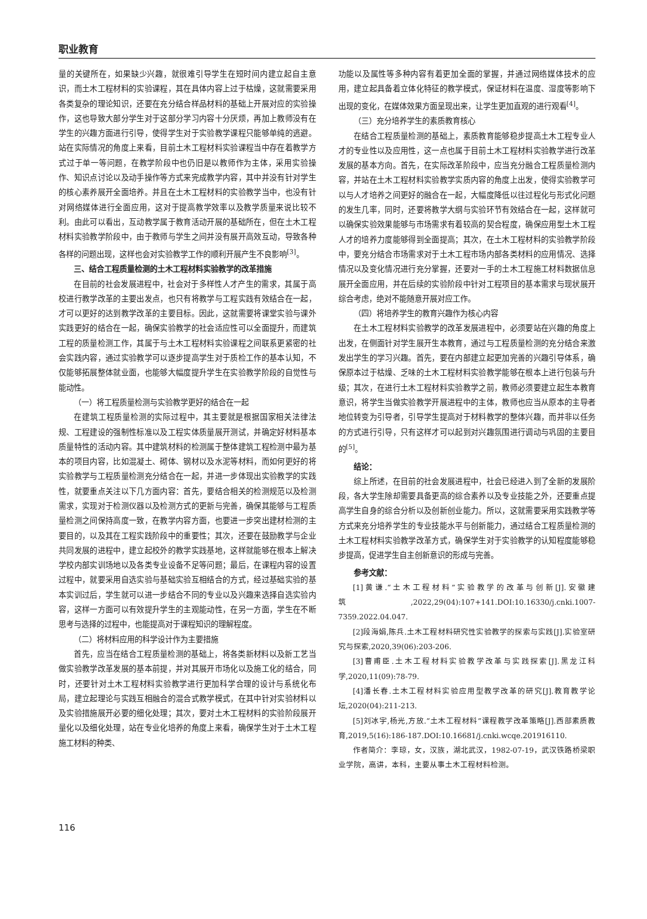职业教育
量的关键所在，如果缺少兴趣，就很难引导学生在短时间内建立起自主意识，而土木工程材料的实验课程，其在具体内容上过于枯燥，这就需要采用各类复杂的理论知识，还要在充分结合样品材料的基础上开展对应的实验操作，这也导致大部分学生对于这部分学习内容十分厌烦，再加上教师没有在学生的兴趣方面进行引导，使得学生对于实验教学课程只能够单纯的逃避。站在实际情况的角度上来看，目前土木工程材料实验课程当中存在着教学方式过于单一等问题，在教学阶段中也仍旧是以教师作为主体，采用实验操作、知识点讨论以及动手操作等方式来完成教学内容，其中并没有针对学生的核心素养展开全面培养。并且在土木工程材料的实验教学当中，也没有针对网络媒体进行全面应用，这对于提高教学效率以及教学质量来说比较不利。由此可以看出，互动教学属于教育活动开展的基础所在，但在土木工程材料实验教学阶段中，由于教师与学生之间并没有展开高效互动，导致各种各样的问题出现，这样也会对实验教学工作的顺利开展产生不良影响<sup>[3]</sup>。
三、结合工程质量检测的土木工程材料实验教学的改革措施
在目前的社会发展进程中，社会对于多样性人才产生的需求，其属于高校进行教学改革的主要出发点，也只有将教学与工程实践有效结合在一起，才可以更好的达到教学改革的主要目标。因此，这就需要将课堂实验与课外实践更好的结合在一起，确保实验教学的社会适应性可以全面提升，而建筑工程的质量检测工作，其属于与土木工程材料实验课程之间联系更紧密的社会实践内容，通过实验教学可以逐步提高学生对于质检工作的基本认知，不仅能够拓展整体就业面，也能够大幅度提升学生在实验教学阶段的自觉性与能动性。
（一）将工程质量检测与实验教学更好的结合在一起
在建筑工程质量检测的实际过程中，其主要就是根据国家相关法律法规、工程建设的强制性标准以及工程实体质量展开测试，并确定好材料基本质量特性的活动内容。其中建筑材料的检测属于整体建筑工程检测中最为基本的项目内容，比如混凝土、砌体、钢材以及水泥等材料，而如何更好的将实验教学与工程质量检测充分结合在一起，并进一步体现出实验教学的实践性，就要重点关注以下几方面内容：首先，要结合相关的检测规范以及检测需求，实现对于检测仪器以及检测方式的更新与完善，确保其能够与工程质量检测之间保持高度一致，在教学内容方面，也要进一步突出建材检测的主要目的，以及其在工程实践阶段中的重要性；其次，还要在鼓励教学与企业共同发展的进程中，建立起校外的教学实践基地，这样就能够在根本上解决学校内部实训场地以及各类专业设备不足等问题；最后，在课程内容的设置过程中，就要采用自选实验与基础实验互相结合的方式，经过基础实验的基本实训过后，学生就可以进一步结合不同的专业以及兴趣来选择自选实验内容，这样一方面可以有效提升学生的主观能动性，在另一方面，学生在不断思考与选择的过程中，也能提高对于课程知识的理解程度。
（二）将材料应用的科学设计作为主要措施
首先，应当在结合工程质量检测的基础上，将各类新材料以及新工艺当做实验教学改革发展的基本前提，并对其展开市场化以及施工化的结合，同时，还要针对土木工程材料实验教学进行更加科学合理的设计与系统化布局，建立起理论与实践互相融合的混合式教学模式，在其中针对实验材料以及实验措施展开必要的细化处理；其次，要对土木工程材料的实验阶段展开量化以及细化处理，站在专业化培养的角度上来看，确保学生对于土木工程施工材料的种类、
功能以及属性等多种内容有着更加全面的掌握，并通过网络媒体技术的应用，建立起具备着立体化特征的教学模式，保证材料在温度、湿度等影响下出现的变化，在媒体效果方面呈现出来，让学生更加直观的进行观看<sup>[4]</sup>。
（三）充分培养学生的素质教育核心
在结合工程质量检测的基础上，素质教育能够稳步提高土木工程专业人才的专业性以及应用性，这一点也属于目前土木工程材料实验教学进行改革发展的基本方向。首先，在实际改革阶段中，应当充分融合工程质量检测内容，并站在土木工程材料实验教学实质内容的角度上出发，使得实验教学可以与人才培养之间更好的融合在一起，大幅度降低以往过程化与形式化问题的发生几率，同时，还要将教学大纲与实验环节有效结合在一起，这样就可以确保实验效果能够与市场需求有着较高的契合程度，确保应用型土木工程人才的培养力度能够得到全面提高；其次，在土木工程材料的实验教学阶段中，要充分结合市场需求对于土木工程市场内部各类材料的应用情况、选择情况以及变化情况进行充分掌握，还要对一手的土木工程施工材料数据信息展开全面应用，并在后续的实验阶段中针对工程项目的基本需求与现状展开综合考虑，绝对不能随意开展对应工作。
（四）将培养学生的教育兴趣作为核心内容
在土木工程材料实验教学的改革发展进程中，必须要站在兴趣的角度上出发，在侧面针对学生展开生本教育，通过与工程质量检测的充分结合来激发出学生的学习兴趣。首先，要在内部建立起更加完善的兴趣引导体系，确保原本过于枯燥、乏味的土木工程材料实验教学能够在根本上进行包装与升级；其次，在进行土木工程材料实验教学之前，教师必须要建立起生本教育意识，将学生当做实验教学开展进程中的主体，教师也应当从原本的主导者地位转变为引导者，引导学生提高对于材料教学的整体兴趣，而并非以任务的方式进行引导，只有这样才可以起到对兴趣氛围进行调动与巩固的主要目的<sup>[5]</sup>。
结论：
综上所述，在目前的社会发展进程中，社会已经进入到了全新的发展阶段，各大学生除却需要具备更高的综合素养以及专业技能之外，还要重点提高学生自身的综合分析以及创新创业能力。所以，这就需要采用实践教学等方式来充分培养学生的专业技能水平与创新能力，通过结合工程质量检测的土木工程材料实验教学改革方式，确保学生对于实验教学的认知程度能够稳步提高，促进学生自主创新意识的形成与完善。
参考文献：
[1]黄谦.“土木工程材料”实验教学的改革与创新[J].安徽建筑,2022,29(04):107+141.DOI:10.16330/j.cnki.1007-7359.2022.04.047.
[2]段海娟,陈兵.土木工程材料研究性实验教学的探索与实践[J].实验室研究与探索,2020,39(06):203-206.
[3]曹甫臣.土木工程材料实验教学改革与实践探索[J].黑龙江科学,2020,11(09):78-79.
[4]潘长春.土木工程材料实验应用型教学改革的研究[J].教育教学论坛,2020(04):211-213.
[5]刘冰宇,杨光,方放.“土木工程材料”课程教学改革策略[J].西部素质教育,2019,5(16):186-187.DOI:10.16681/j.cnki.wcqe.201916110.
作者简介：李琼，女，汉族，湖北武汉，1982-07-19，武汉铁路桥梁职业学院，高讲，本科，主要从事土木工程材料检测。
116